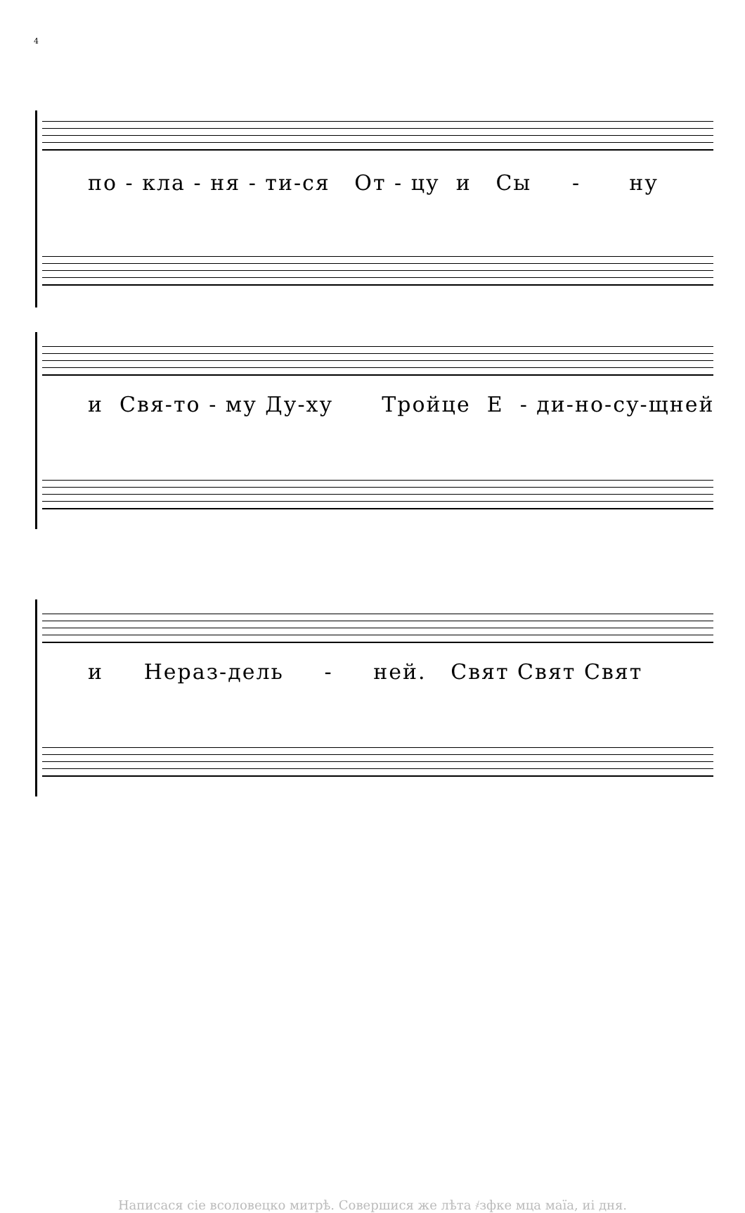4
по - кла - ня - ти-ся От - цу и Сы - ну
и Свя-то - му Ду-ху Тройце Е - ди-но-су-щней
и Нераз-дель - ней. Свят Свят Свят
Написася сіе всоловецко митрѣ. Совершися же лѣта ҂зфке мца маїа, иі дня.